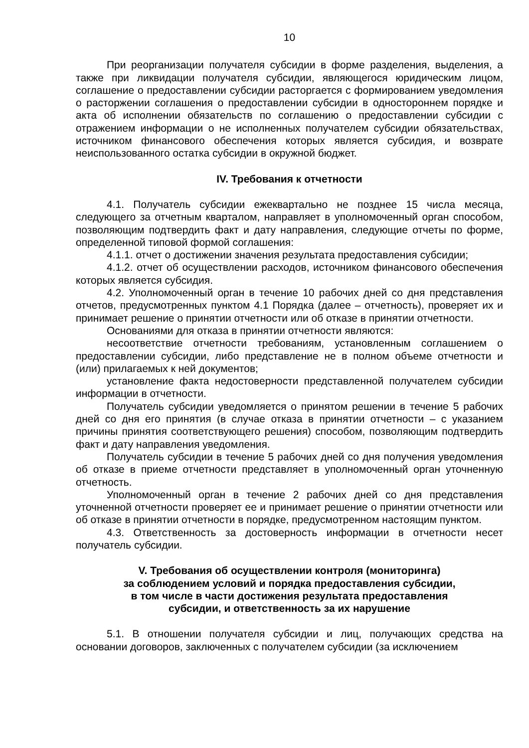10
При реорганизации получателя субсидии в форме разделения, выделения, а также при ликвидации получателя субсидии, являющегося юридическим лицом, соглашение о предоставлении субсидии расторгается с формированием уведомления о расторжении соглашения о предоставлении субсидии в одностороннем порядке и акта об исполнении обязательств по соглашению о предоставлении субсидии с отражением информации о не исполненных получателем субсидии обязательствах, источником финансового обеспечения которых является субсидия, и возврате неиспользованного остатка субсидии в окружной бюджет.
IV. Требования к отчетности
4.1. Получатель субсидии ежеквартально не позднее 15 числа месяца, следующего за отчетным кварталом, направляет в уполномоченный орган способом, позволяющим подтвердить факт и дату направления, следующие отчеты по форме, определенной типовой формой соглашения:
4.1.1. отчет о достижении значения результата предоставления субсидии;
4.1.2. отчет об осуществлении расходов, источником финансового обеспечения которых является субсидия.
4.2. Уполномоченный орган в течение 10 рабочих дней со дня представления отчетов, предусмотренных пунктом 4.1 Порядка (далее – отчетность), проверяет их и принимает решение о принятии отчетности или об отказе в принятии отчетности.
Основаниями для отказа в принятии отчетности являются:
несоответствие отчетности требованиям, установленным соглашением о предоставлении субсидии, либо представление не в полном объеме отчетности и (или) прилагаемых к ней документов;
установление факта недостоверности представленной получателем субсидии информации в отчетности.
Получатель субсидии уведомляется о принятом решении в течение 5 рабочих дней со дня его принятия (в случае отказа в принятии отчетности – с указанием причины принятия соответствующего решения) способом, позволяющим подтвердить факт и дату направления уведомления.
Получатель субсидии в течение 5 рабочих дней со дня получения уведомления об отказе в приеме отчетности представляет в уполномоченный орган уточненную отчетность.
Уполномоченный орган в течение 2 рабочих дней со дня представления уточненной отчетности проверяет ее и принимает решение о принятии отчетности или об отказе в принятии отчетности в порядке, предусмотренном настоящим пунктом.
4.3. Ответственность за достоверность информации в отчетности несет получатель субсидии.
V. Требования об осуществлении контроля (мониторинга)
за соблюдением условий и порядка предоставления субсидии,
в том числе в части достижения результата предоставления
субсидии, и ответственность за их нарушение
5.1. В отношении получателя субсидии и лиц, получающих средства на основании договоров, заключенных с получателем субсидии (за исключением